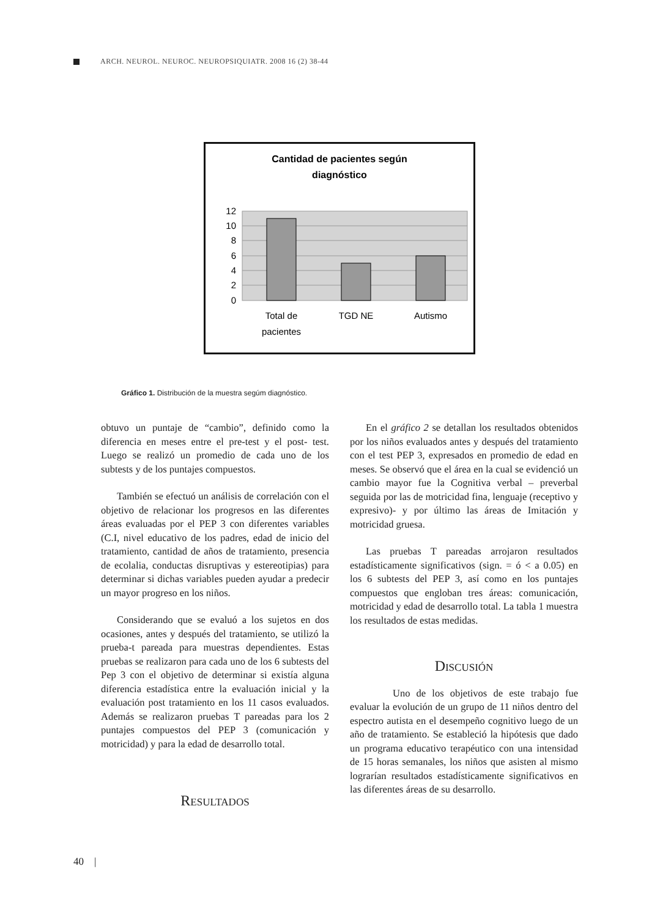ARCH. NEUROL. NEUROC. NEUROPSIQUIATR. 2008 16 (2) 38-44
Cantidad de pacientes según
diagnóstico
12
10
8
6
4
2
0
Total de
pacientes
TGD NE
Autismo
Gráfico 1. Distribución de la muestra segúm diagnóstico.
obtuvo un puntaje de “cambio”, definido como la diferencia en meses entre el pre-test y el post- test. Luego se realizó un promedio de cada uno de los subtests y de los puntajes compuestos.
También se efectuó un análisis de correlación con el objetivo de relacionar los progresos en las diferentes áreas evaluadas por el PEP 3 con diferentes variables (C.I, nivel educativo de los padres, edad de inicio del tratamiento, cantidad de años de tratamiento, presencia de ecolalia, conductas disruptivas y estereotipias) para determinar si dichas variables pueden ayudar a predecir un mayor progreso en los niños.
Considerando que se evaluó a los sujetos en dos ocasiones, antes y después del tratamiento, se utilizó la prueba-t pareada para muestras dependientes. Estas pruebas se realizaron para cada uno de los 6 subtests del Pep 3 con el objetivo de determinar si existía alguna diferencia estadística entre la evaluación inicial y la evaluación post tratamiento en los 11 casos evaluados. Además se realizaron pruebas T pareadas para los 2 puntajes compuestos del PEP 3 (comunicación y motricidad) y para la edad de desarrollo total.
Resultados
En el gráfico 2 se detallan los resultados obtenidos por los niños evaluados antes y después del tratamiento con el test PEP 3, expresados en promedio de edad en meses. Se observó que el área en la cual se evidenció un cambio mayor fue la Cognitiva verbal – preverbal seguida por las de motricidad fina, lenguaje (receptivo y expresivo)- y por último las áreas de Imitación y motricidad gruesa.
Las pruebas T pareadas arrojaron resultados estadísticamente significativos (sign. = ó < a 0.05) en los 6 subtests del PEP 3, así como en los puntajes compuestos que engloban tres áreas: comunicación, motricidad y edad de desarrollo total. La tabla 1 muestra los resultados de estas medidas.
Discusión
Uno de los objetivos de este trabajo fue evaluar la evolución de un grupo de 11 niños dentro del espectro autista en el desempeño cognitivo luego de un año de tratamiento. Se estableció la hipótesis que dado un programa educativo terapéutico con una intensidad de 15 horas semanales, los niños que asisten al mismo lograrían resultados estadísticamente significativos en las diferentes áreas de su desarrollo.
40 |